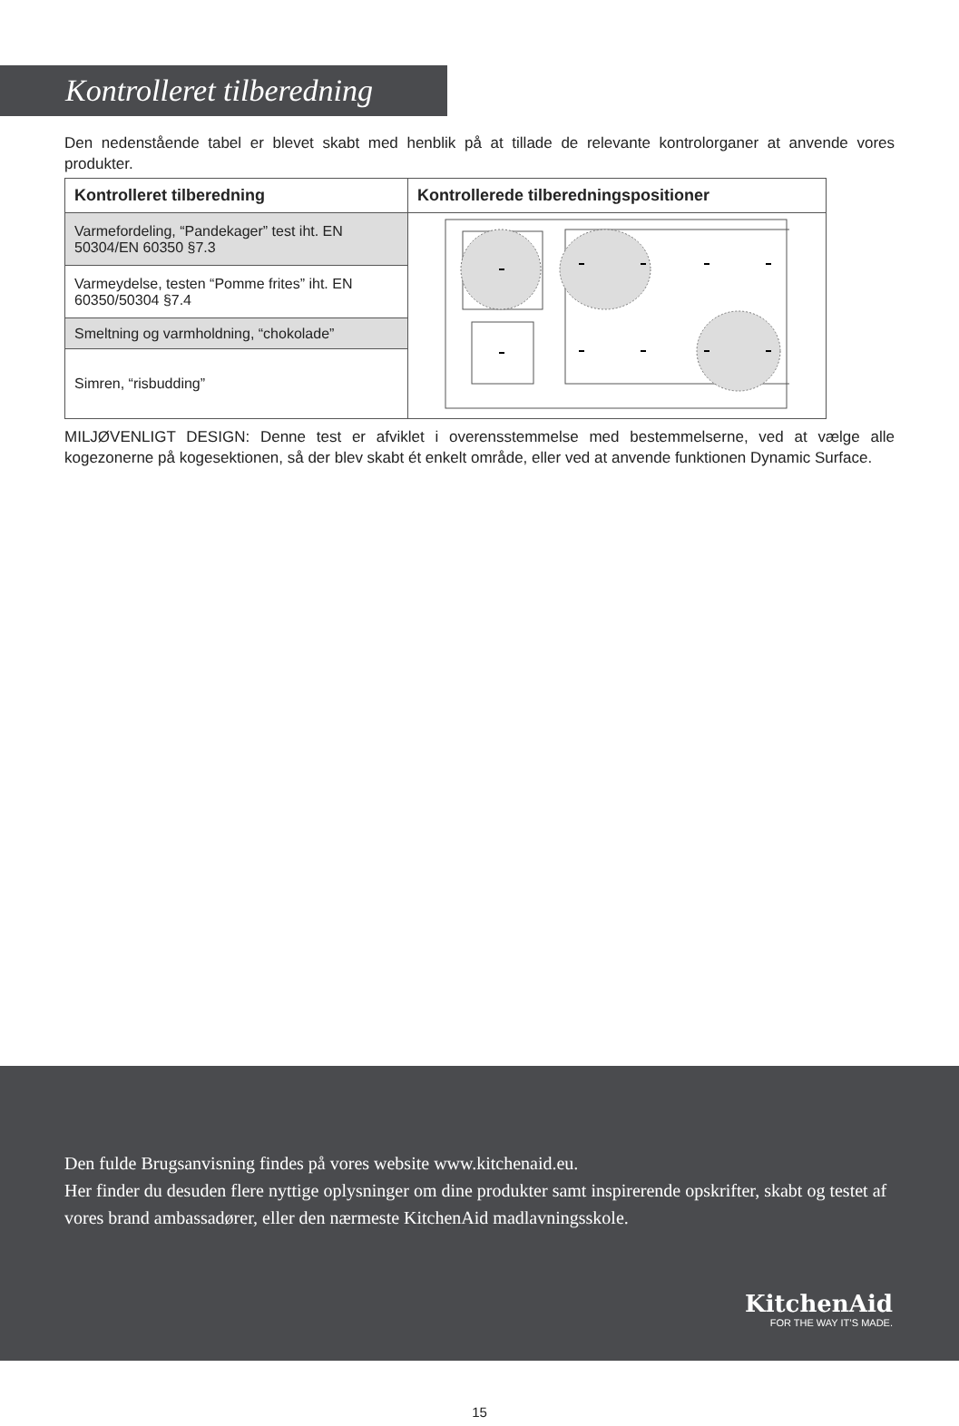Kontrolleret tilberedning
Den nedenstående tabel er blevet skabt med henblik på at tillade de relevante kontrolorganer at anvende vores produkter.
| Kontrolleret tilberedning | Kontrollerede tilberedningspositioner |
| --- | --- |
| Varmefordeling, “Pandekager” test iht. EN 50304/EN 60350 §7.3 | |
| Varmeydelse, testen “Pomme frites” iht. EN 60350/50304 §7.4 | |
| Smeltning og varmholdning, “chokolade” | |
| Simren, “risbudding” | |
MILJØVENLIGT DESIGN: Denne test er afviklet i overensstemmelse med bestemmelserne, ved at vælge alle kogezonerne på kogesektionen, så der blev skabt ét enkelt område, eller ved at anvende funktionen Dynamic Surface.
Den fulde Brugsanvisning findes på vores website www.kitchenaid.eu.
Her finder du desuden flere nyttige oplysninger om dine produkter samt inspirerende opskrifter, skabt og testet af vores brand ambassadører, eller den nærmeste KitchenAid madlavningsskole.
KitchenAid
FOR THE WAY IT’S MADE.
15